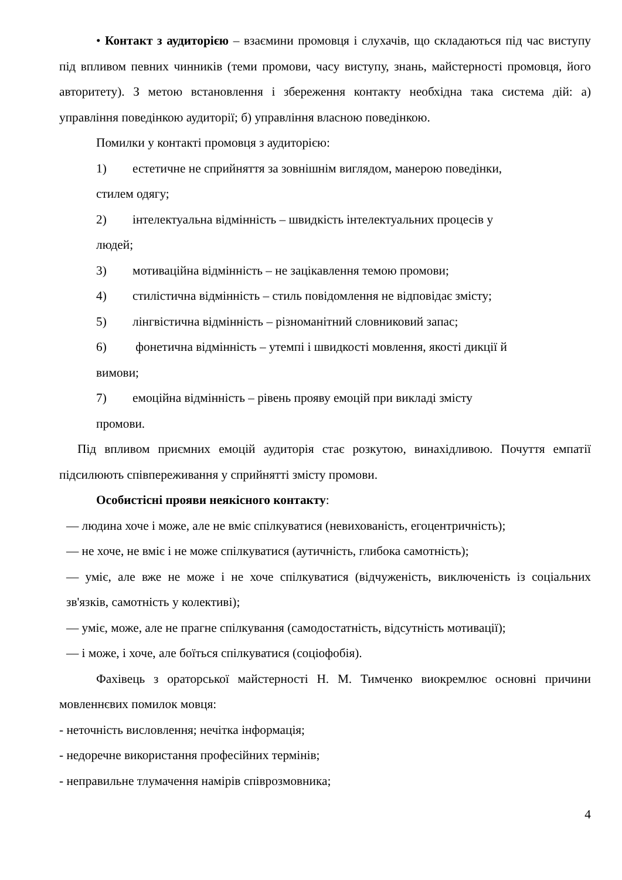• Контакт з аудиторією – взаємини промовця і слухачів, що складаються під час виступу під впливом певних чинників (теми промови, часу виступу, знань, майстерності промовця, його авторитету). З метою встановлення і збереження контакту необхідна така система дій: а) управління поведінкою аудиторії; б) управління власною поведінкою.
Помилки у контакті промовця з аудиторією:
1) естетичне не сприйняття за зовнішнім виглядом, манерою поведінки,
стилем одягу;
2) інтелектуальна відмінність – швидкість інтелектуальних процесів у
людей;
3) мотиваційна відмінність – не зацікавлення темою промови;
4) стилістична відмінність – стиль повідомлення не відповідає змісту;
5) лінгвістична відмінність – різноманітний словниковий запас;
6) фонетична відмінність – утемпі і швидкості мовлення, якості дикції й
вимови;
7) емоційна відмінність – рівень прояву емоцій при викладі змісту
промови.
Під впливом приємних емоцій аудиторія стає розкутою, винахідливою. Почуття емпатії підсилюють співпереживання у сприйнятті змісту промови.
Особистісні прояви неякісного контакту:
— людина хоче і може, але не вміє спілкуватися (невихованість, егоцентричність);
— не хоче, не вміє і не може спілкуватися (аутичність, глибока самотність);
— уміє, але вже не може і не хоче спілкуватися (відчуженість, виключеність із соціальних зв'язків, самотність у колективі);
— уміє, може, але не прагне спілкування (самодостатність, відсутність мотивації);
— і може, і хоче, але боїться спілкуватися (соціофобія).
Фахівець з ораторської майстерності Н. М. Тимченко виокремлює основні причини мовленнєвих помилок мовця:
- неточність висловлення; нечітка інформація;
- недоречне використання професійних термінів;
- неправильне тлумачення намірів співрозмовника;
4